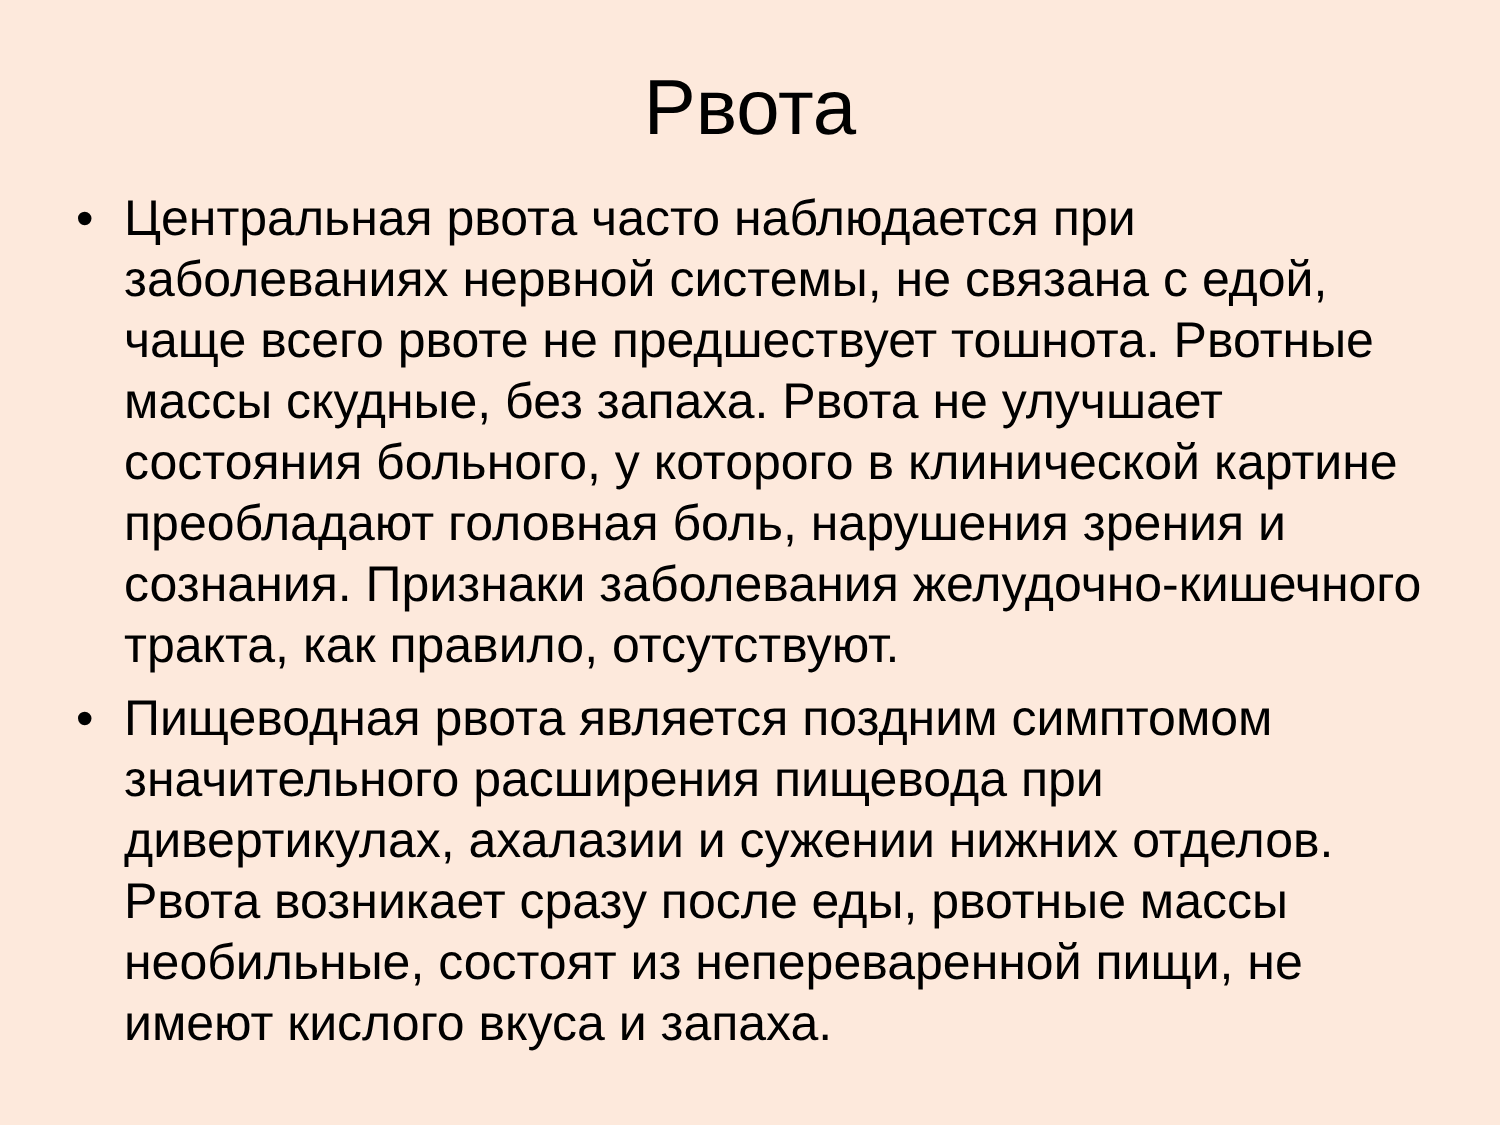Рвота
• Центральная рвота часто наблюдается при заболеваниях нервной системы, не связана с едой, чаще всего рвоте не предшествует тошнота. Рвотные массы скудные, без запаха. Рвота не улучшает состояния больного, у которого в клинической картине преобладают головная боль, нарушения зрения и сознания. Признаки заболевания желудочно-кишечного тракта, как правило, отсутствуют.
• Пищеводная рвота является поздним симптомом значительного расширения пищевода при дивертикулах, ахалазии и сужении нижних отделов. Рвота возникает сразу после еды, рвотные массы необильные, состоят из непереваренной пищи, не имеют кислого вкуса и запаха.